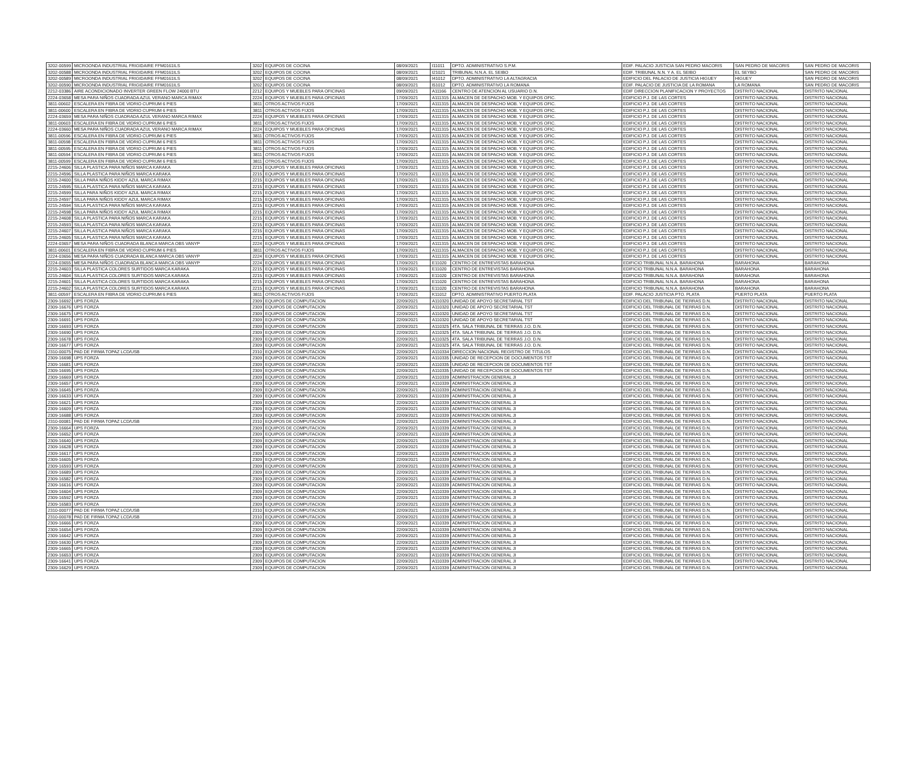| 3202-00599 | MICROONDA INDUSTRIAL FRIGIDAIRE FFM0161ILS | 3202 | EQUIPOS DE COCINA | 08/09/2021 | I11011 | DPTO. ADMINISTRATIVO S.P.M. | EDIF. PALACIO JUSTICIA SAN PEDRO MACORIS | SAN PEDRO DE MACORIS | SAN PEDRO DE MACORIS |
| 3202-00588 | MICROONDA INDUSTRIAL FRIGIDAIRE FFM0161ILS | 3202 | EQUIPOS DE COCINA | 08/09/2021 | I21021 | TRIBUNAL N.N.A. EL SEIBO | EDIF. TRIBUNAL N.N. Y A. EL SEIBO | EL SEYBO | SAN PEDRO DE MACORIS |
| 3202-00589 | MICROONDA INDUSTRIAL FRIGIDAIRE FFM0161ILS | 3202 | EQUIPOS DE COCINA | 08/09/2021 | I41012 | DPTO. ADMINISTRATIVO LA ALTAGRACIA | EDIFICIO DEL PALACIO DE JUSTICIA HIGUEY | HIGUEY | SAN PEDRO DE MACORIS |
| 3202-00590 | MICROONDA INDUSTRIAL FRIGIDAIRE FFM0161ILS | 3202 | EQUIPOS DE COCINA | 08/09/2021 | I51012 | DPTO. ADMINISTRATIVO LA ROMANA | EDIF. PALACIO DE JUSTICIA DE LA ROMANA | LA ROMANA | SAN PEDRO DE MACORIS |
| 2212-03386 | AIRE ACONDICIONADO INVERTER GREEN FLOW 24000 BTU | 2212 | EQUIPOS Y MUEBLES PARA OFICINAS | 09/09/2021 | A11166 | CENTRO DE ATENCION AL USUARIO D.N. | EDIF DIRECCION PLANIFICACION Y PROYECTOS | DISTRITO NACIONAL | DISTRITO NACIONAL |
| 2224-03658 | MESA PARA NIÑOS CUADRADA AZUL VERANO MARCA RIMAX | 2224 | EQUIPOS Y MUEBLES PARA OFICINAS | 17/09/2021 | A111315 | ALMACEN DE DESPACHO MOB. Y EQUIPOS OFIC. | EDIFICIO P.J. DE LAS CORTES | DISTRITO NACIONAL | DISTRITO NACIONAL |
| 3811-00602 | ESCALERA EN FIBRA DE VIDRIO CUPRUM 6 PIES | 3811 | OTROS ACTIVOS FIJOS | 17/09/2021 | A111315 | ALMACEN DE DESPACHO MOB. Y EQUIPOS OFIC. | EDIFICIO P.J. DE LAS CORTES | DISTRITO NACIONAL | DISTRITO NACIONAL |
| 3811-00600 | ESCALERA EN FIBRA DE VIDRIO CUPRUM 6 PIES | 3811 | OTROS ACTIVOS FIJOS | 17/09/2021 | A111315 | ALMACEN DE DESPACHO MOB. Y EQUIPOS OFIC. | EDIFICIO P.J. DE LAS CORTES | DISTRITO NACIONAL | DISTRITO NACIONAL |
| 2224-03659 | MESA PARA NIÑOS CUADRADA AZUL VERANO MARCA RIMAX | 2224 | EQUIPOS Y MUEBLES PARA OFICINAS | 17/09/2021 | A111315 | ALMACEN DE DESPACHO MOB. Y EQUIPOS OFIC. | EDIFICIO P.J. DE LAS CORTES | DISTRITO NACIONAL | DISTRITO NACIONAL |
| 3811-00603 | ESCALERA EN FIBRA DE VIDRIO CUPRUM 6 PIES | 3811 | OTROS ACTIVOS FIJOS | 17/09/2021 | A111315 | ALMACEN DE DESPACHO MOB. Y EQUIPOS OFIC. | EDIFICIO P.J. DE LAS CORTES | DISTRITO NACIONAL | DISTRITO NACIONAL |
| 2224-03660 | MESA PARA NIÑOS CUADRADA AZUL VERANO MARCA RIMAX | 2224 | EQUIPOS Y MUEBLES PARA OFICINAS | 17/09/2021 | A111315 | ALMACEN DE DESPACHO MOB. Y EQUIPOS OFIC. | EDIFICIO P.J. DE LAS CORTES | DISTRITO NACIONAL | DISTRITO NACIONAL |
| 3811-00596 | ESCALERA EN FIBRA DE VIDRIO CUPRUM 6 PIES | 3811 | OTROS ACTIVOS FIJOS | 17/09/2021 | A111315 | ALMACEN DE DESPACHO MOB. Y EQUIPOS OFIC. | EDIFICIO P.J. DE LAS CORTES | DISTRITO NACIONAL | DISTRITO NACIONAL |
| 3811-00598 | ESCALERA EN FIBRA DE VIDRIO CUPRUM 6 PIES | 3811 | OTROS ACTIVOS FIJOS | 17/09/2021 | A111315 | ALMACEN DE DESPACHO MOB. Y EQUIPOS OFIC. | EDIFICIO P.J. DE LAS CORTES | DISTRITO NACIONAL | DISTRITO NACIONAL |
| 3811-00595 | ESCALERA EN FIBRA DE VIDRIO CUPRUM 6 PIES | 3811 | OTROS ACTIVOS FIJOS | 17/09/2021 | A111315 | ALMACEN DE DESPACHO MOB. Y EQUIPOS OFIC. | EDIFICIO P.J. DE LAS CORTES | DISTRITO NACIONAL | DISTRITO NACIONAL |
| 3811-00594 | ESCALERA EN FIBRA DE VIDRIO CUPRUM 6 PIES | 3811 | OTROS ACTIVOS FIJOS | 17/09/2021 | A111315 | ALMACEN DE DESPACHO MOB. Y EQUIPOS OFIC. | EDIFICIO P.J. DE LAS CORTES | DISTRITO NACIONAL | DISTRITO NACIONAL |
| 3811-00599 | ESCALERA EN FIBRA DE VIDRIO CUPRUM 6 PIES | 3811 | OTROS ACTIVOS FIJOS | 17/09/2021 | A111315 | ALMACEN DE DESPACHO MOB. Y EQUIPOS OFIC. | EDIFICIO P.J. DE LAS CORTES | DISTRITO NACIONAL | DISTRITO NACIONAL |
| 2215-24606 | SILLA PLASTICA PARA NIÑOS MARCA KARAKA | 2215 | EQUIPOS Y MUEBLES PARA OFICINAS | 17/09/2021 | A111315 | ALMACEN DE DESPACHO MOB. Y EQUIPOS OFIC. | EDIFICIO P.J. DE LAS CORTES | DISTRITO NACIONAL | DISTRITO NACIONAL |
| 2215-24596 | SILLA PLASTICA PARA NIÑOS MARCA KARAKA | 2215 | EQUIPOS Y MUEBLES PARA OFICINAS | 17/09/2021 | A111315 | ALMACEN DE DESPACHO MOB. Y EQUIPOS OFIC. | EDIFICIO P.J. DE LAS CORTES | DISTRITO NACIONAL | DISTRITO NACIONAL |
| 2215-24600 | SILLA PARA NIÑOS KIDDY AZUL MARCA RIMAX | 2215 | EQUIPOS Y MUEBLES PARA OFICINAS | 17/09/2021 | A111315 | ALMACEN DE DESPACHO MOB. Y EQUIPOS OFIC. | EDIFICIO P.J. DE LAS CORTES | DISTRITO NACIONAL | DISTRITO NACIONAL |
| 2215-24595 | SILLA PLASTICA PARA NIÑOS MARCA KARAKA | 2215 | EQUIPOS Y MUEBLES PARA OFICINAS | 17/09/2021 | A111315 | ALMACEN DE DESPACHO MOB. Y EQUIPOS OFIC. | EDIFICIO P.J. DE LAS CORTES | DISTRITO NACIONAL | DISTRITO NACIONAL |
| 2215-24599 | SILLA PARA NIÑOS KIDDY AZUL MARCA RIMAX | 2215 | EQUIPOS Y MUEBLES PARA OFICINAS | 17/09/2021 | A111315 | ALMACEN DE DESPACHO MOB. Y EQUIPOS OFIC. | EDIFICIO P.J. DE LAS CORTES | DISTRITO NACIONAL | DISTRITO NACIONAL |
| 2215-24597 | SILLA PARA NIÑOS KIDDY AZUL MARCA RIMAX | 2215 | EQUIPOS Y MUEBLES PARA OFICINAS | 17/09/2021 | A111315 | ALMACEN DE DESPACHO MOB. Y EQUIPOS OFIC. | EDIFICIO P.J. DE LAS CORTES | DISTRITO NACIONAL | DISTRITO NACIONAL |
| 2215-24594 | SILLA PLASTICA PARA NIÑOS MARCA KARAKA | 2215 | EQUIPOS Y MUEBLES PARA OFICINAS | 17/09/2021 | A111315 | ALMACEN DE DESPACHO MOB. Y EQUIPOS OFIC. | EDIFICIO P.J. DE LAS CORTES | DISTRITO NACIONAL | DISTRITO NACIONAL |
| 2215-24598 | SILLA PARA NIÑOS KIDDY AZUL MARCA RIMAX | 2215 | EQUIPOS Y MUEBLES PARA OFICINAS | 17/09/2021 | A111315 | ALMACEN DE DESPACHO MOB. Y EQUIPOS OFIC. | EDIFICIO P.J. DE LAS CORTES | DISTRITO NACIONAL | DISTRITO NACIONAL |
| 2215-24608 | SILLA PLASTICA PARA NIÑOS MARCA KARAKA | 2215 | EQUIPOS Y MUEBLES PARA OFICINAS | 17/09/2021 | A111315 | ALMACEN DE DESPACHO MOB. Y EQUIPOS OFIC. | EDIFICIO P.J. DE LAS CORTES | DISTRITO NACIONAL | DISTRITO NACIONAL |
| 2215-24593 | SILLA PLASTICA PARA NIÑOS MARCA KARAKA | 2215 | EQUIPOS Y MUEBLES PARA OFICINAS | 17/09/2021 | A111315 | ALMACEN DE DESPACHO MOB. Y EQUIPOS OFIC. | EDIFICIO P.J. DE LAS CORTES | DISTRITO NACIONAL | DISTRITO NACIONAL |
| 2215-24607 | SILLA PLASTICA PARA NIÑOS MARCA KARAKA | 2215 | EQUIPOS Y MUEBLES PARA OFICINAS | 17/09/2021 | A111315 | ALMACEN DE DESPACHO MOB. Y EQUIPOS OFIC. | EDIFICIO P.J. DE LAS CORTES | DISTRITO NACIONAL | DISTRITO NACIONAL |
| 2215-24605 | SILLA PLASTICA PARA NIÑOS MARCA KARAKA | 2215 | EQUIPOS Y MUEBLES PARA OFICINAS | 17/09/2021 | A111315 | ALMACEN DE DESPACHO MOB. Y EQUIPOS OFIC. | EDIFICIO P.J. DE LAS CORTES | DISTRITO NACIONAL | DISTRITO NACIONAL |
| 2224-03657 | MESA PARA NIÑOS CUADRADA BLANCA MARCA OBS VANYP | 2224 | EQUIPOS Y MUEBLES PARA OFICINAS | 17/09/2021 | A111315 | ALMACEN DE DESPACHO MOB. Y EQUIPOS OFIC. | EDIFICIO P.J. DE LAS CORTES | DISTRITO NACIONAL | DISTRITO NACIONAL |
| 3811-00601 | ESCALERA EN FIBRA DE VIDRIO CUPRUM 6 PIES | 3811 | OTROS ACTIVOS FIJOS | 17/09/2021 | A111315 | ALMACEN DE DESPACHO MOB. Y EQUIPOS OFIC. | EDIFICIO P.J. DE LAS CORTES | DISTRITO NACIONAL | DISTRITO NACIONAL |
| 2224-03656 | MESA PARA NIÑOS CUADRADA BLANCA MARCA OBS VANYP | 2224 | EQUIPOS Y MUEBLES PARA OFICINAS | 17/09/2021 | A111315 | ALMACEN DE DESPACHO MOB. Y EQUIPOS OFIC. | EDIFICIO P.J. DE LAS CORTES | DISTRITO NACIONAL | DISTRITO NACIONAL |
| 2224-03655 | MESA PARA NIÑOS CUADRADA BLANCA MARCA OBS VANYP | 2224 | EQUIPOS Y MUEBLES PARA OFICINAS | 17/09/2021 | E11020 | CENTRO DE ENTREVISTAS BARAHONA | EDIFICIO TRIBUNAL N.N.A. BARAHONA | BARAHONA | BARAHONA |
| 2215-24603 | SILLA PLASTICA COLORES SURTIDOS MARCA KARAKA | 2215 | EQUIPOS Y MUEBLES PARA OFICINAS | 17/09/2021 | E11020 | CENTRO DE ENTREVISTAS BARAHONA | EDIFICIO TRIBUNAL N.N.A. BARAHONA | BARAHONA | BARAHONA |
| 2215-24604 | SILLA PLASTICA COLORES SURTIDOS MARCA KARAKA | 2215 | EQUIPOS Y MUEBLES PARA OFICINAS | 17/09/2021 | E11020 | CENTRO DE ENTREVISTAS BARAHONA | EDIFICIO TRIBUNAL N.N.A. BARAHONA | BARAHONA | BARAHONA |
| 2215-24601 | SILLA PLASTICA COLORES SURTIDOS MARCA KARAKA | 2215 | EQUIPOS Y MUEBLES PARA OFICINAS | 17/09/2021 | E11020 | CENTRO DE ENTREVISTAS BARAHONA | EDIFICIO TRIBUNAL N.N.A. BARAHONA | BARAHONA | BARAHONA |
| 2215-24602 | SILLA PLASTICA COLORES SURTIDOS MARCA KARAKA | 2215 | EQUIPOS Y MUEBLES PARA OFICINAS | 17/09/2021 | E11020 | CENTRO DE ENTREVISTAS BARAHONA | EDIFICIO TRIBUNAL N.N.A. BARAHONA | BARAHONA | BARAHONA |
| 3811-00597 | ESCALERA EN FIBRA DE VIDRIO CUPRUM 6 PIES | 3811 | OTROS ACTIVOS FIJOS | 17/09/2021 | K11012 | DPTO. ADMINISTRATIVO PUERTO PLATA | EDIF. PALACIO JUSTICIA PTO. PLATA | PUERTO PLATA | PUERTO PLATA |
| 2309-16692 | UPS FORZA | 2309 | EQUIPOS DE COMPUTACION | 22/09/2021 | A110320 | UNIDAD DE APOYO SECRETARIAL TST | EDIFICIO DEL TRIBUNAL DE TIERRAS D.N. | DISTRITO NACIONAL | DISTRITO NACIONAL |
| 2309-16676 | UPS FORZA | 2309 | EQUIPOS DE COMPUTACION | 22/09/2021 | A110320 | UNIDAD DE APOYO SECRETARIAL TST | EDIFICIO DEL TRIBUNAL DE TIERRAS D.N. | DISTRITO NACIONAL | DISTRITO NACIONAL |
| 2309-16675 | UPS FORZA | 2309 | EQUIPOS DE COMPUTACION | 22/09/2021 | A110320 | UNIDAD DE APOYO SECRETARIAL TST | EDIFICIO DEL TRIBUNAL DE TIERRAS D.N. | DISTRITO NACIONAL | DISTRITO NACIONAL |
| 2309-16691 | UPS FORZA | 2309 | EQUIPOS DE COMPUTACION | 22/09/2021 | A110320 | UNIDAD DE APOYO SECRETARIAL TST | EDIFICIO DEL TRIBUNAL DE TIERRAS D.N. | DISTRITO NACIONAL | DISTRITO NACIONAL |
| 2309-16693 | UPS FORZA | 2309 | EQUIPOS DE COMPUTACION | 22/09/2021 | A110325 | 4TA. SALA TRIBUNAL DE TIERRAS J.O. D.N. | EDIFICIO DEL TRIBUNAL DE TIERRAS D.N. | DISTRITO NACIONAL | DISTRITO NACIONAL |
| 2309-16690 | UPS FORZA | 2309 | EQUIPOS DE COMPUTACION | 22/09/2021 | A110325 | 4TA. SALA TRIBUNAL DE TIERRAS J.O. D.N. | EDIFICIO DEL TRIBUNAL DE TIERRAS D.N. | DISTRITO NACIONAL | DISTRITO NACIONAL |
| 2309-16678 | UPS FORZA | 2309 | EQUIPOS DE COMPUTACION | 22/09/2021 | A110325 | 4TA. SALA TRIBUNAL DE TIERRAS J.O. D.N. | EDIFICIO DEL TRIBUNAL DE TIERRAS D.N. | DISTRITO NACIONAL | DISTRITO NACIONAL |
| 2309-16677 | UPS FORZA | 2309 | EQUIPOS DE COMPUTACION | 22/09/2021 | A110325 | 4TA. SALA TRIBUNAL DE TIERRAS J.O. D.N. | EDIFICIO DEL TRIBUNAL DE TIERRAS D.N. | DISTRITO NACIONAL | DISTRITO NACIONAL |
| 2310-00075 | PAD DE FIRMA TOPAZ LCD/USB | 2310 | EQUIPOS DE COMPUTACION | 22/09/2021 | A110334 | DIRECCION NACIONAL REGISTRO DE TITULOS | EDIFICIO DEL TRIBUNAL DE TIERRAS D.N. | DISTRITO NACIONAL | DISTRITO NACIONAL |
| 2309-16698 | UPS FORZA | 2309 | EQUIPOS DE COMPUTACION | 22/09/2021 | A110335 | UNIDAD DE RECEPCION DE DOCUMENTOS TST | EDIFICIO DEL TRIBUNAL DE TIERRAS D.N. | DISTRITO NACIONAL | DISTRITO NACIONAL |
| 2309-16681 | UPS FORZA | 2309 | EQUIPOS DE COMPUTACION | 22/09/2021 | A110335 | UNIDAD DE RECEPCION DE DOCUMENTOS TST | EDIFICIO DEL TRIBUNAL DE TIERRAS D.N. | DISTRITO NACIONAL | DISTRITO NACIONAL |
| 2309-16695 | UPS FORZA | 2309 | EQUIPOS DE COMPUTACION | 22/09/2021 | A110335 | UNIDAD DE RECEPCION DE DOCUMENTOS TST | EDIFICIO DEL TRIBUNAL DE TIERRAS D.N. | DISTRITO NACIONAL | DISTRITO NACIONAL |
| 2309-16669 | UPS FORZA | 2309 | EQUIPOS DE COMPUTACION | 22/09/2021 | A110339 | ADMINISTRACION GENERAL JI | EDIFICIO DEL TRIBUNAL DE TIERRAS D.N. | DISTRITO NACIONAL | DISTRITO NACIONAL |
| 2309-16657 | UPS FORZA | 2309 | EQUIPOS DE COMPUTACION | 22/09/2021 | A110339 | ADMINISTRACION GENERAL JI | EDIFICIO DEL TRIBUNAL DE TIERRAS D.N. | DISTRITO NACIONAL | DISTRITO NACIONAL |
| 2309-16645 | UPS FORZA | 2309 | EQUIPOS DE COMPUTACION | 22/09/2021 | A110339 | ADMINISTRACION GENERAL JI | EDIFICIO DEL TRIBUNAL DE TIERRAS D.N. | DISTRITO NACIONAL | DISTRITO NACIONAL |
| 2309-16633 | UPS FORZA | 2309 | EQUIPOS DE COMPUTACION | 22/09/2021 | A110339 | ADMINISTRACION GENERAL JI | EDIFICIO DEL TRIBUNAL DE TIERRAS D.N. | DISTRITO NACIONAL | DISTRITO NACIONAL |
| 2309-16621 | UPS FORZA | 2309 | EQUIPOS DE COMPUTACION | 22/09/2021 | A110339 | ADMINISTRACION GENERAL JI | EDIFICIO DEL TRIBUNAL DE TIERRAS D.N. | DISTRITO NACIONAL | DISTRITO NACIONAL |
| 2309-16609 | UPS FORZA | 2309 | EQUIPOS DE COMPUTACION | 22/09/2021 | A110339 | ADMINISTRACION GENERAL JI | EDIFICIO DEL TRIBUNAL DE TIERRAS D.N. | DISTRITO NACIONAL | DISTRITO NACIONAL |
| 2309-16688 | UPS FORZA | 2309 | EQUIPOS DE COMPUTACION | 22/09/2021 | A110339 | ADMINISTRACION GENERAL JI | EDIFICIO DEL TRIBUNAL DE TIERRAS D.N. | DISTRITO NACIONAL | DISTRITO NACIONAL |
| 2310-00081 | PAD DE FIRMA TOPAZ LCD/USB | 2310 | EQUIPOS DE COMPUTACION | 22/09/2021 | A110339 | ADMINISTRACION GENERAL JI | EDIFICIO DEL TRIBUNAL DE TIERRAS D.N. | DISTRITO NACIONAL | DISTRITO NACIONAL |
| 2309-16664 | UPS FORZA | 2309 | EQUIPOS DE COMPUTACION | 22/09/2021 | A110339 | ADMINISTRACION GENERAL JI | EDIFICIO DEL TRIBUNAL DE TIERRAS D.N. | DISTRITO NACIONAL | DISTRITO NACIONAL |
| 2309-16652 | UPS FORZA | 2309 | EQUIPOS DE COMPUTACION | 22/09/2021 | A110339 | ADMINISTRACION GENERAL JI | EDIFICIO DEL TRIBUNAL DE TIERRAS D.N. | DISTRITO NACIONAL | DISTRITO NACIONAL |
| 2309-16640 | UPS FORZA | 2309 | EQUIPOS DE COMPUTACION | 22/09/2021 | A110339 | ADMINISTRACION GENERAL JI | EDIFICIO DEL TRIBUNAL DE TIERRAS D.N. | DISTRITO NACIONAL | DISTRITO NACIONAL |
| 2309-16628 | UPS FORZA | 2309 | EQUIPOS DE COMPUTACION | 22/09/2021 | A110339 | ADMINISTRACION GENERAL JI | EDIFICIO DEL TRIBUNAL DE TIERRAS D.N. | DISTRITO NACIONAL | DISTRITO NACIONAL |
| 2309-16617 | UPS FORZA | 2309 | EQUIPOS DE COMPUTACION | 22/09/2021 | A110339 | ADMINISTRACION GENERAL JI | EDIFICIO DEL TRIBUNAL DE TIERRAS D.N. | DISTRITO NACIONAL | DISTRITO NACIONAL |
| 2309-16605 | UPS FORZA | 2309 | EQUIPOS DE COMPUTACION | 22/09/2021 | A110339 | ADMINISTRACION GENERAL JI | EDIFICIO DEL TRIBUNAL DE TIERRAS D.N. | DISTRITO NACIONAL | DISTRITO NACIONAL |
| 2309-16593 | UPS FORZA | 2309 | EQUIPOS DE COMPUTACION | 22/09/2021 | A110339 | ADMINISTRACION GENERAL JI | EDIFICIO DEL TRIBUNAL DE TIERRAS D.N. | DISTRITO NACIONAL | DISTRITO NACIONAL |
| 2309-16689 | UPS FORZA | 2309 | EQUIPOS DE COMPUTACION | 22/09/2021 | A110339 | ADMINISTRACION GENERAL JI | EDIFICIO DEL TRIBUNAL DE TIERRAS D.N. | DISTRITO NACIONAL | DISTRITO NACIONAL |
| 2309-16582 | UPS FORZA | 2309 | EQUIPOS DE COMPUTACION | 22/09/2021 | A110339 | ADMINISTRACION GENERAL JI | EDIFICIO DEL TRIBUNAL DE TIERRAS D.N. | DISTRITO NACIONAL | DISTRITO NACIONAL |
| 2309-16616 | UPS FORZA | 2309 | EQUIPOS DE COMPUTACION | 22/09/2021 | A110339 | ADMINISTRACION GENERAL JI | EDIFICIO DEL TRIBUNAL DE TIERRAS D.N. | DISTRITO NACIONAL | DISTRITO NACIONAL |
| 2309-16604 | UPS FORZA | 2309 | EQUIPOS DE COMPUTACION | 22/09/2021 | A110339 | ADMINISTRACION GENERAL JI | EDIFICIO DEL TRIBUNAL DE TIERRAS D.N. | DISTRITO NACIONAL | DISTRITO NACIONAL |
| 2309-16592 | UPS FORZA | 2309 | EQUIPOS DE COMPUTACION | 22/09/2021 | A110339 | ADMINISTRACION GENERAL JI | EDIFICIO DEL TRIBUNAL DE TIERRAS D.N. | DISTRITO NACIONAL | DISTRITO NACIONAL |
| 2309-16583 | UPS FORZA | 2309 | EQUIPOS DE COMPUTACION | 22/09/2021 | A110339 | ADMINISTRACION GENERAL JI | EDIFICIO DEL TRIBUNAL DE TIERRAS D.N. | DISTRITO NACIONAL | DISTRITO NACIONAL |
| 2310-00077 | PAD DE FIRMA TOPAZ LCD/USB | 2310 | EQUIPOS DE COMPUTACION | 22/09/2021 | A110339 | ADMINISTRACION GENERAL JI | EDIFICIO DEL TRIBUNAL DE TIERRAS D.N. | DISTRITO NACIONAL | DISTRITO NACIONAL |
| 2310-00078 | PAD DE FIRMA TOPAZ LCD/USB | 2310 | EQUIPOS DE COMPUTACION | 22/09/2021 | A110339 | ADMINISTRACION GENERAL JI | EDIFICIO DEL TRIBUNAL DE TIERRAS D.N. | DISTRITO NACIONAL | DISTRITO NACIONAL |
| 2309-16666 | UPS FORZA | 2309 | EQUIPOS DE COMPUTACION | 22/09/2021 | A110339 | ADMINISTRACION GENERAL JI | EDIFICIO DEL TRIBUNAL DE TIERRAS D.N. | DISTRITO NACIONAL | DISTRITO NACIONAL |
| 2309-16654 | UPS FORZA | 2309 | EQUIPOS DE COMPUTACION | 22/09/2021 | A110339 | ADMINISTRACION GENERAL JI | EDIFICIO DEL TRIBUNAL DE TIERRAS D.N. | DISTRITO NACIONAL | DISTRITO NACIONAL |
| 2309-16642 | UPS FORZA | 2309 | EQUIPOS DE COMPUTACION | 22/09/2021 | A110339 | ADMINISTRACION GENERAL JI | EDIFICIO DEL TRIBUNAL DE TIERRAS D.N. | DISTRITO NACIONAL | DISTRITO NACIONAL |
| 2309-16630 | UPS FORZA | 2309 | EQUIPOS DE COMPUTACION | 22/09/2021 | A110339 | ADMINISTRACION GENERAL JI | EDIFICIO DEL TRIBUNAL DE TIERRAS D.N. | DISTRITO NACIONAL | DISTRITO NACIONAL |
| 2309-16665 | UPS FORZA | 2309 | EQUIPOS DE COMPUTACION | 22/09/2021 | A110339 | ADMINISTRACION GENERAL JI | EDIFICIO DEL TRIBUNAL DE TIERRAS D.N. | DISTRITO NACIONAL | DISTRITO NACIONAL |
| 2309-16653 | UPS FORZA | 2309 | EQUIPOS DE COMPUTACION | 22/09/2021 | A110339 | ADMINISTRACION GENERAL JI | EDIFICIO DEL TRIBUNAL DE TIERRAS D.N. | DISTRITO NACIONAL | DISTRITO NACIONAL |
| 2309-16641 | UPS FORZA | 2309 | EQUIPOS DE COMPUTACION | 22/09/2021 | A110339 | ADMINISTRACION GENERAL JI | EDIFICIO DEL TRIBUNAL DE TIERRAS D.N. | DISTRITO NACIONAL | DISTRITO NACIONAL |
| 2309-16629 | UPS FORZA | 2309 | EQUIPOS DE COMPUTACION | 22/09/2021 | A110339 | ADMINISTRACION GENERAL JI | EDIFICIO DEL TRIBUNAL DE TIERRAS D.N. | DISTRITO NACIONAL | DISTRITO NACIONAL |